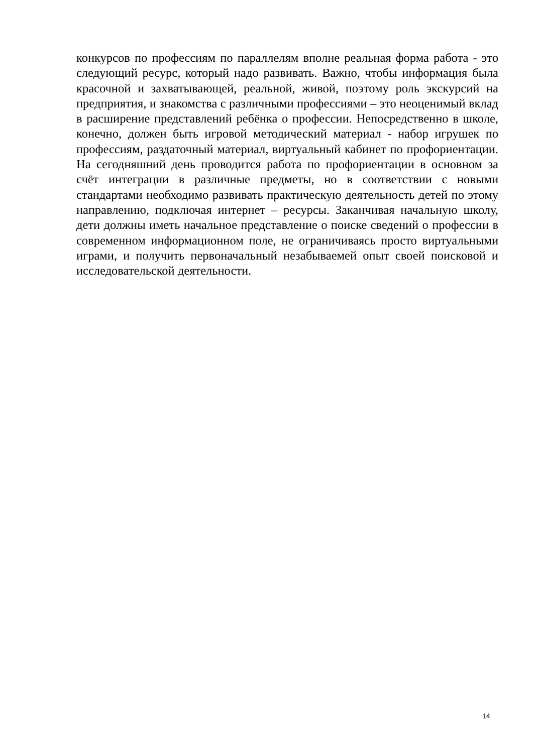конкурсов по профессиям по параллелям вполне реальная форма работа - это следующий ресурс, который надо развивать. Важно, чтобы информация была красочной и захватывающей, реальной, живой, поэтому роль экскурсий на предприятия, и знакомства с различными профессиями – это неоценимый вклад в расширение представлений ребёнка о профессии. Непосредственно в школе, конечно, должен быть игровой методический материал - набор игрушек по профессиям, раздаточный материал, виртуальный кабинет по профориентации. На сегодняшний день проводится работа по профориентации в основном за счёт интеграции в различные предметы, но в соответствии с новыми стандартами необходимо развивать практическую деятельность детей по этому направлению, подключая интернет – ресурсы. Заканчивая начальную школу, дети должны иметь начальное представление о поиске сведений о профессии в современном информационном поле, не ограничиваясь просто виртуальными играми, и получить первоначальный незабываемей опыт своей поисковой и исследовательской деятельности.
14